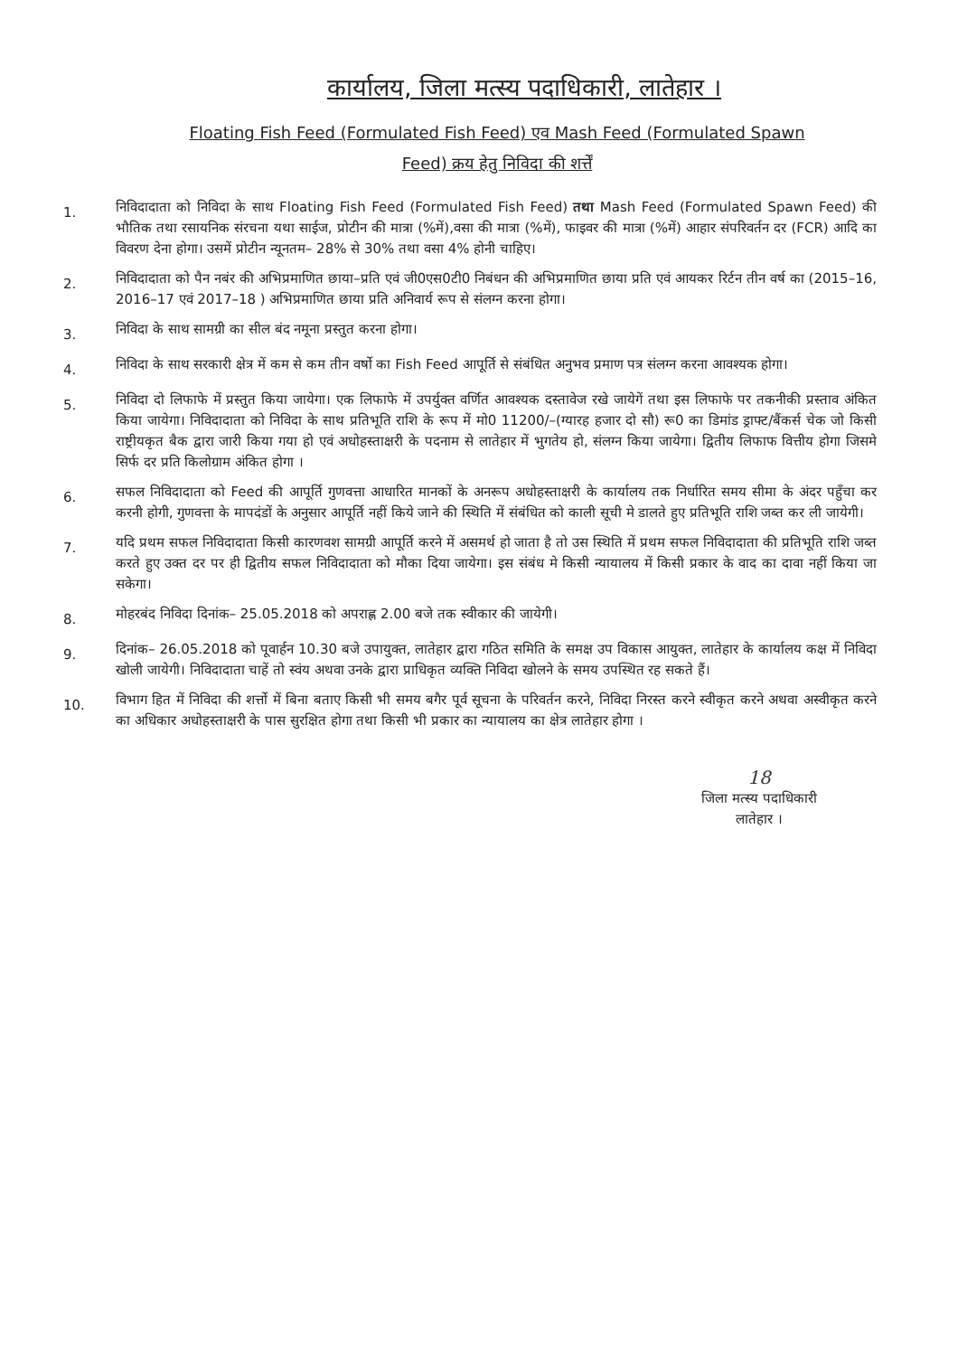कार्यालय, जिला मत्स्य पदाधिकारी, लातेहार ।
Floating Fish Feed (Formulated Fish Feed) एव Mash Feed (Formulated Spawn
Feed) क्रय हेतु निविदा की शर्त्तें
1.
निविदादाता को निविदा के साथ Floating Fish Feed (Formulated Fish Feed) तथा Mash Feed (Formulated Spawn Feed) की भौतिक तथा रसायनिक संरचना यथा साईज, प्रोटीन की मात्रा (%में),वसा की मात्रा (%में), फाइवर की मात्रा (%में) आहार संपरिवर्तन दर (FCR) आदि का विवरण देना होगा। उसमें प्रोटीन न्यूनतम– 28% से 30% तथा वसा 4% होनी चाहिए।
2.
निविदादाता को पैन नबंर की अभिप्रमाणित छाया–प्रति एवं जी0एस0टी0 निबंधन की अभिप्रमाणित छाया प्रति एवं आयकर रिर्टन तीन वर्ष का (2015–16, 2016–17 एवं 2017–18 ) अभिप्रमाणित छाया प्रति अनिवार्य रूप से संलग्न करना होगा।
3.
निविदा के साथ सामग्री का सील बंद नमूना प्रस्तुत करना होगा।
4.
निविदा के साथ सरकारी क्षेत्र में कम से कम तीन वर्षो का Fish Feed आपूर्ति से संबंधित अनुभव प्रमाण पत्र संलग्न करना आवश्यक होगा।
5.
निविदा दो लिफाफे में प्रस्तुत किया जायेगा। एक लिफाफे में उपर्युक्त वर्णित आवश्यक दस्तावेज रखे जायेगें तथा इस लिफाफे पर तकनीकी प्रस्ताव अंकित किया जायेगा। निविदादाता को निविदा के साथ प्रतिभूति राशि के रूप में मो0 11200/–(ग्यारह हजार दो सौ) रू0 का डिमांड ड्राफ्ट/बैंकर्स चेक जो किसी राष्ट्रीयकृत बैक द्वारा जारी किया गया हो एवं अधोहस्ताक्षरी के पदनाम से लातेहार में भुगतेय हो, संलग्न किया जायेगा। द्वितीय लिफाफ वित्तीय होगा जिसमे सिर्फ दर प्रति किलोग्राम अंकित होगा ।
6.
सफल निविदादाता को Feed की आपूर्ति गुणवत्ता आधारित मानकों के अनरूप अधोहस्ताक्षरी के कार्यालय तक निर्धारित समय सीमा के अंदर पहुँचा कर करनी होगी, गुणवत्ता के मापदंडों के अनुसार आपूर्ति नहीं किये जाने की स्थिति में संबंधित को काली सूची मे डालते हुए प्रतिभूति राशि जब्त कर ली जायेगी।
7.
यदि प्रथम सफल निविदादाता किसी कारणवश सामग्री आपूर्ति करने में असमर्थ हो जाता है तो उस स्थिति में प्रथम सफल निविदादाता की प्रतिभूति राशि जब्त करते हुए उक्त दर पर ही द्वितीय सफल निविदादाता को मौका दिया जायेगा। इस संबंध मे किसी न्यायालय में किसी प्रकार के वाद का दावा नहीं किया जा सकेगा।
8.
मोहरबंद निविदा दिनांक– 25.05.2018 को अपराह्ण 2.00 बजे तक स्वीकार की जायेगी।
9.
दिनांक– 26.05.2018 को पूवार्हन 10.30 बजे उपायुक्त, लातेहार द्वारा गठित समिति के समक्ष उप विकास आयुक्त, लातेहार के कार्यालय कक्ष में निविदा खोली जायेगी। निविदादाता चाहें तो स्वंय अथवा उनके द्वारा प्राधिकृत व्यक्ति निविदा खोलने के समय उपस्थित रह सकते हैं।
10.
विभाग हित में निविदा की शर्त्तो में बिना बताए किसी भी समय बगैर पूर्व सूचना के परिवर्तन करने, निविदा निरस्त करने स्वीकृत करने अथवा अस्वीकृत करने का अधिकार अधोहस्ताक्षरी के पास सुरक्षित होगा तथा किसी भी प्रकार का न्यायालय का क्षेत्र लातेहार होगा ।
18
जिला मत्स्य पदाधिकारी
लातेहार ।